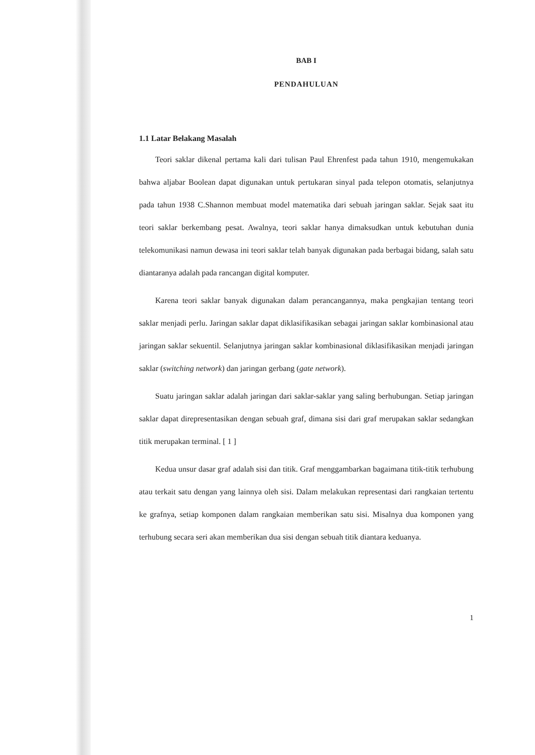BAB I
PENDAHULUAN
1.1 Latar Belakang Masalah
Teori saklar dikenal pertama kali dari tulisan Paul Ehrenfest pada tahun 1910, mengemukakan bahwa aljabar Boolean dapat digunakan untuk pertukaran sinyal pada telepon otomatis, selanjutnya pada tahun 1938 C.Shannon membuat model matematika dari sebuah jaringan saklar. Sejak saat itu teori saklar berkembang pesat. Awalnya, teori saklar hanya dimaksudkan untuk kebutuhan dunia telekomunikasi namun dewasa ini teori saklar telah banyak digunakan pada berbagai bidang, salah satu diantaranya adalah pada rancangan digital komputer.
Karena teori saklar banyak digunakan dalam perancangannya, maka pengkajian tentang teori saklar menjadi perlu. Jaringan saklar dapat diklasifikasikan sebagai jaringan saklar kombinasional atau jaringan saklar sekuentil. Selanjutnya jaringan saklar kombinasional diklasifikasikan menjadi jaringan saklar (switching network) dan jaringan gerbang (gate network).
Suatu jaringan saklar adalah jaringan dari saklar-saklar yang saling berhubungan. Setiap jaringan saklar dapat direpresentasikan dengan sebuah graf, dimana sisi dari graf merupakan saklar sedangkan titik merupakan terminal. [ 1 ]
Kedua unsur dasar graf adalah sisi dan titik. Graf menggambarkan bagaimana titik-titik terhubung atau terkait satu dengan yang lainnya oleh sisi. Dalam melakukan representasi dari rangkaian tertentu ke grafnya, setiap komponen dalam rangkaian memberikan satu sisi. Misalnya dua komponen yang terhubung secara seri akan memberikan dua sisi dengan sebuah titik diantara keduanya.
1